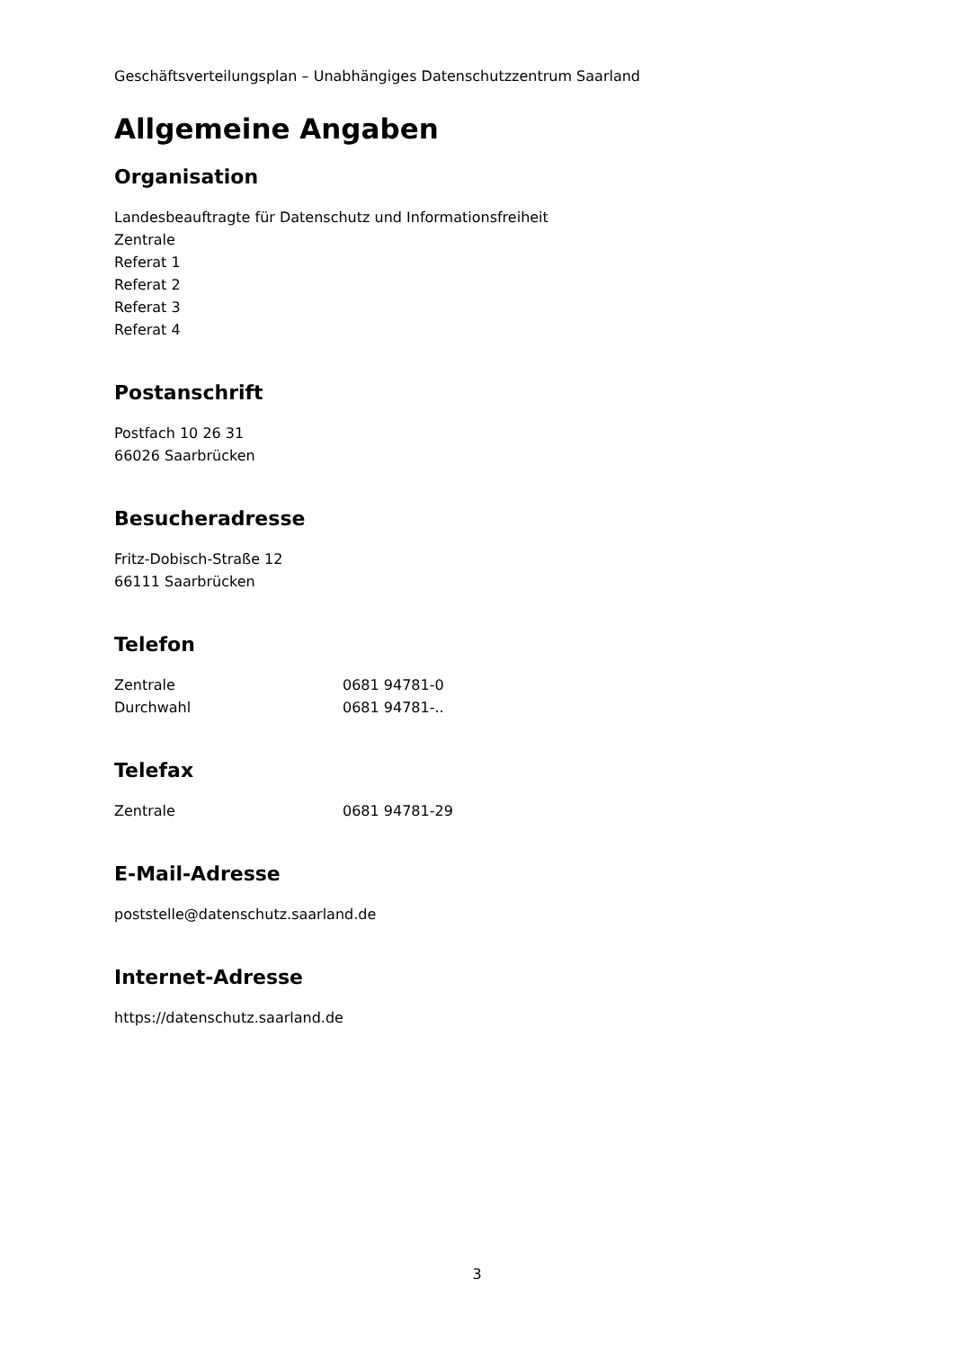Geschäftsverteilungsplan – Unabhängiges Datenschutzzentrum Saarland
Allgemeine Angaben
Organisation
Landesbeauftragte für Datenschutz und Informationsfreiheit
Zentrale
Referat 1
Referat 2
Referat 3
Referat 4
Postanschrift
Postfach 10 26 31
66026 Saarbrücken
Besucheradresse
Fritz-Dobisch-Straße 12
66111 Saarbrücken
Telefon
Zentrale 0681 94781-0
Durchwahl 0681 94781-..
Telefax
Zentrale 0681 94781-29
E-Mail-Adresse
poststelle@datenschutz.saarland.de
Internet-Adresse
https://datenschutz.saarland.de
3